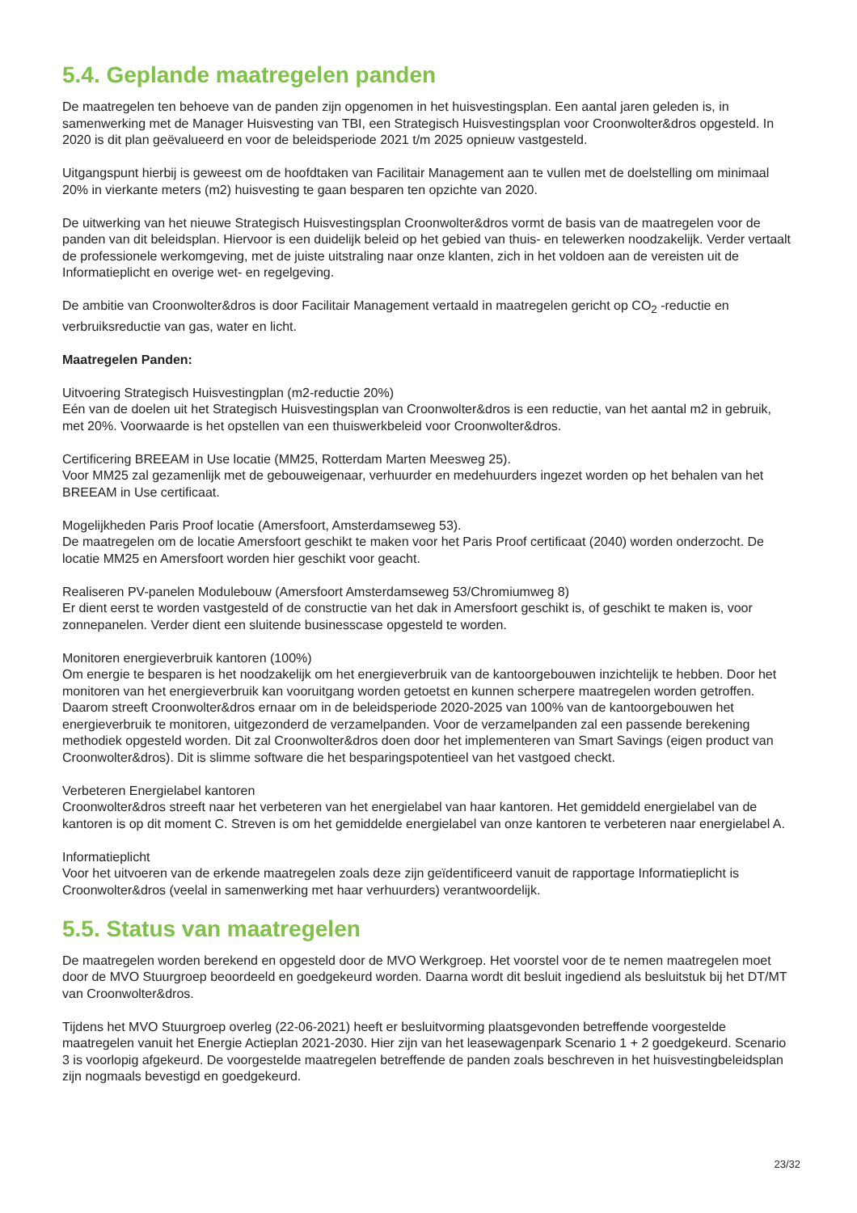5.4. Geplande maatregelen panden
De maatregelen ten behoeve van de panden zijn opgenomen in het huisvestingsplan. Een aantal jaren geleden is, in samenwerking met de Manager Huisvesting van TBI, een Strategisch Huisvestingsplan voor Croonwolter&dros opgesteld. In 2020 is dit plan geëvalueerd en voor de beleidsperiode 2021 t/m 2025 opnieuw vastgesteld.
Uitgangspunt hierbij is geweest om de hoofdtaken van Facilitair Management aan te vullen met de doelstelling om minimaal 20% in vierkante meters (m2) huisvesting te gaan besparen ten opzichte van 2020.
De uitwerking van het nieuwe Strategisch Huisvestingsplan Croonwolter&dros vormt de basis van de maatregelen voor de panden van dit beleidsplan. Hiervoor is een duidelijk beleid op het gebied van thuis- en telewerken noodzakelijk. Verder vertaalt de professionele werkomgeving, met de juiste uitstraling naar onze klanten, zich in het voldoen aan de vereisten uit de Informatieplicht en overige wet- en regelgeving.
De ambitie van Croonwolter&dros is door Facilitair Management vertaald in maatregelen gericht op CO<sub>2</sub> -reductie en verbruiksreductie van gas, water en licht.
Maatregelen Panden:
Uitvoering Strategisch Huisvestingplan (m2-reductie 20%)
Eén van de doelen uit het Strategisch Huisvestingsplan van Croonwolter&dros is een reductie, van het aantal m2 in gebruik, met 20%. Voorwaarde is het opstellen van een thuiswerkbeleid voor Croonwolter&dros.
Certificering BREEAM in Use locatie (MM25, Rotterdam Marten Meesweg 25).
Voor MM25 zal gezamenlijk met de gebouweigenaar, verhuurder en medehuurders ingezet worden op het behalen van het BREEAM in Use certificaat.
Mogelijkheden Paris Proof locatie (Amersfoort, Amsterdamseweg 53).
De maatregelen om de locatie Amersfoort geschikt te maken voor het Paris Proof certificaat (2040) worden onderzocht. De locatie MM25 en Amersfoort worden hier geschikt voor geacht.
Realiseren PV-panelen Modulebouw (Amersfoort Amsterdamseweg 53/Chromiumweg 8)
Er dient eerst te worden vastgesteld of de constructie van het dak in Amersfoort geschikt is, of geschikt te maken is, voor zonnepanelen. Verder dient een sluitende businesscase opgesteld te worden.
Monitoren energieverbruik kantoren (100%)
Om energie te besparen is het noodzakelijk om het energieverbruik van de kantoorgebouwen inzichtelijk te hebben. Door het monitoren van het energieverbruik kan vooruitgang worden getoetst en kunnen scherpere maatregelen worden getroffen. Daarom streeft Croonwolter&dros ernaar om in de beleidsperiode 2020-2025 van 100% van de kantoorgebouwen het energieverbruik te monitoren, uitgezonderd de verzamelpanden. Voor de verzamelpanden zal een passende berekening methodiek opgesteld worden. Dit zal Croonwolter&dros doen door het implementeren van Smart Savings (eigen product van Croonwolter&dros). Dit is slimme software die het besparingspotentieel van het vastgoed checkt.
Verbeteren Energielabel kantoren
Croonwolter&dros streeft naar het verbeteren van het energielabel van haar kantoren. Het gemiddeld energielabel van de kantoren is op dit moment C. Streven is om het gemiddelde energielabel van onze kantoren te verbeteren naar energielabel A.
Informatieplicht
Voor het uitvoeren van de erkende maatregelen zoals deze zijn geïdentificeerd vanuit de rapportage Informatieplicht is Croonwolter&dros (veelal in samenwerking met haar verhuurders) verantwoordelijk.
5.5. Status van maatregelen
De maatregelen worden berekend en opgesteld door de MVO Werkgroep. Het voorstel voor de te nemen maatregelen moet door de MVO Stuurgroep beoordeeld en goedgekeurd worden. Daarna wordt dit besluit ingediend als besluitstuk bij het DT/MT van Croonwolter&dros.
Tijdens het MVO Stuurgroep overleg (22-06-2021) heeft er besluitvorming plaatsgevonden betreffende voorgestelde maatregelen vanuit het Energie Actieplan 2021-2030. Hier zijn van het leasewagenpark Scenario 1 + 2 goedgekeurd. Scenario 3 is voorlopig afgekeurd. De voorgestelde maatregelen betreffende de panden zoals beschreven in het huisvestingbeleidsplan zijn nogmaals bevestigd en goedgekeurd.
23/32